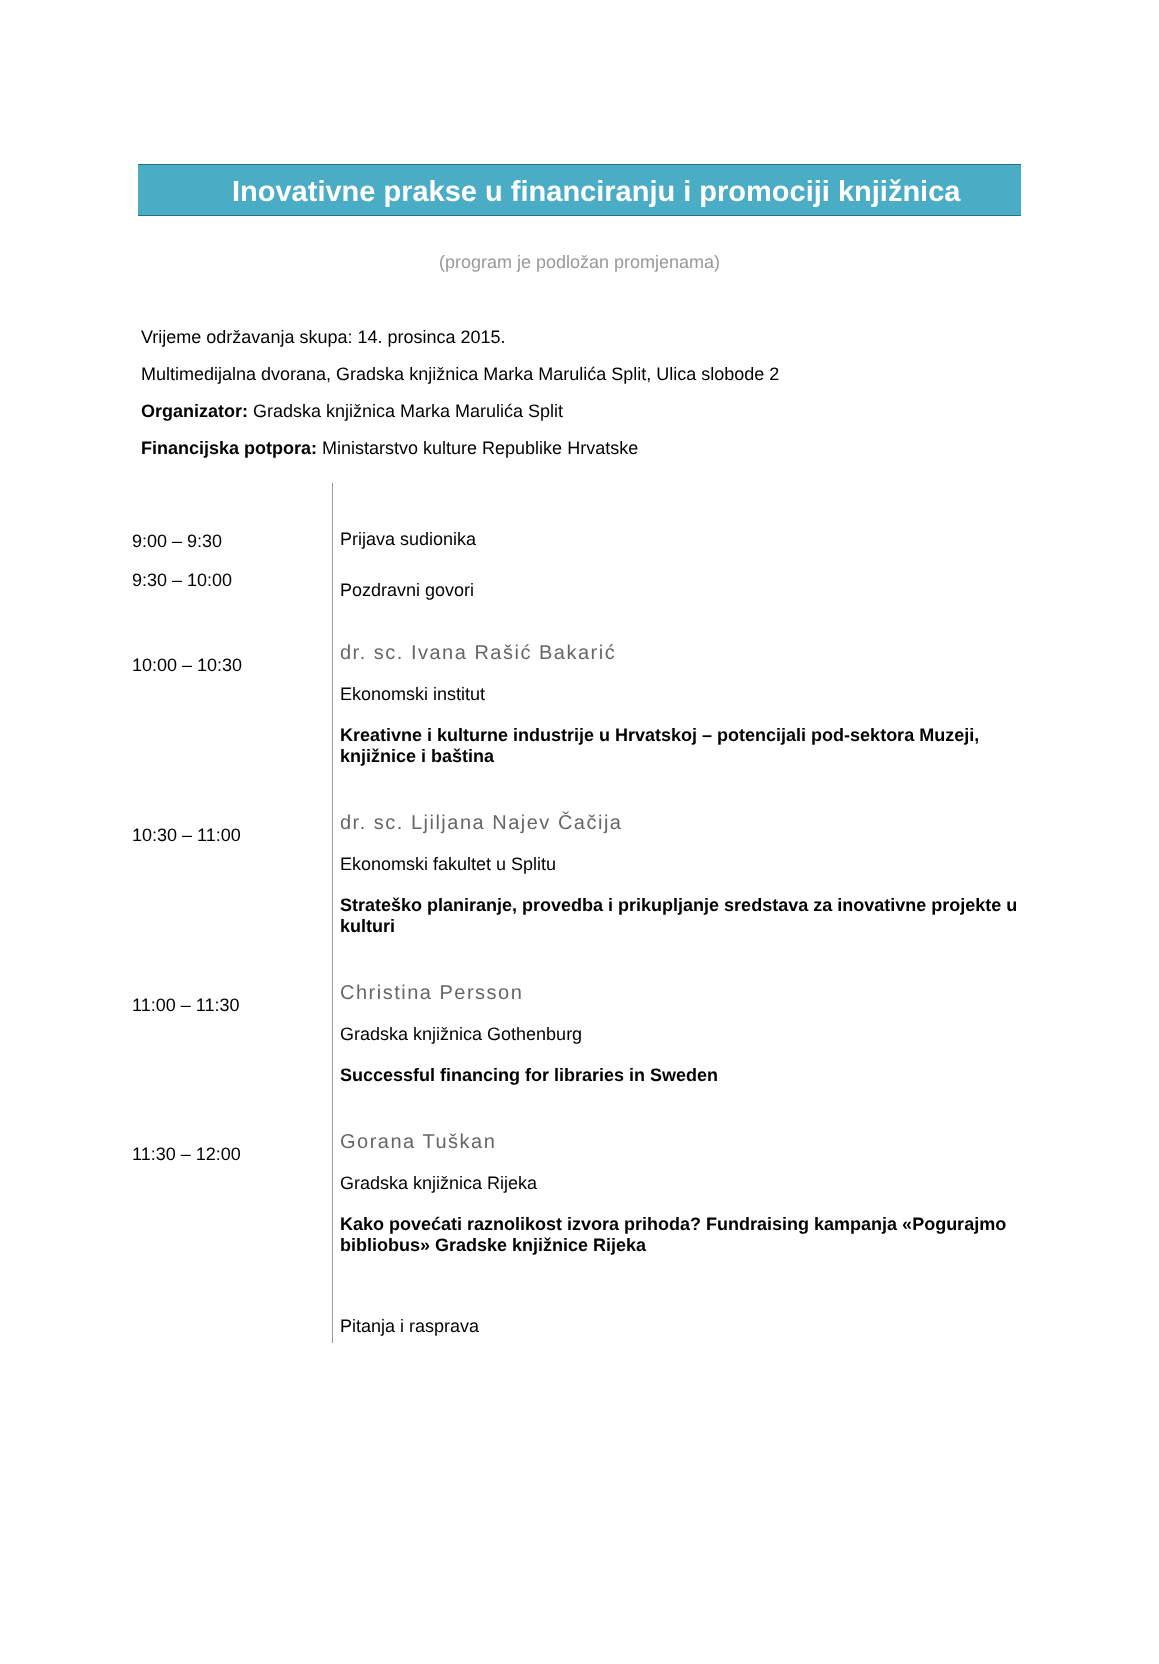Inovativne prakse u financiranju i promociji knjižnica
(program je podložan promjenama)
Vrijeme održavanja skupa: 14. prosinca 2015.
Multimedijalna dvorana, Gradska knjižnica Marka Marulića Split, Ulica slobode 2
Organizator: Gradska knjižnica Marka Marulića Split
Financijska potpora: Ministarstvo kulture Republike Hrvatske
| 9:00 – 9:30 | Prijava sudionika |
| 9:30 – 10:00 | Pozdravni govori |
| 10:00 – 10:30 | dr. sc. Ivana Rašić Bakarić Ekonomski institut Kreativne i kulturne industrije u Hrvatskoj – potencijali pod-sektora Muzeji, knjižnice i baština |
| 10:30 – 11:00 | dr. sc. Ljiljana Najev Čačija Ekonomski fakultet u Splitu Strateško planiranje, provedba i prikupljanje sredstava za inovativne projekte u kulturi |
| 11:00 – 11:30 | Christina Persson Gradska knjižnica Gothenburg Successful financing for libraries in Sweden |
| 11:30 – 12:00 | Gorana Tuškan Gradska knjižnica Rijeka Kako povećati raznolikost izvora prihoda? Fundraising kampanja «Pogurajmo bibliobus» Gradske knjižnice Rijeka |
| | Pitanja i rasprava |